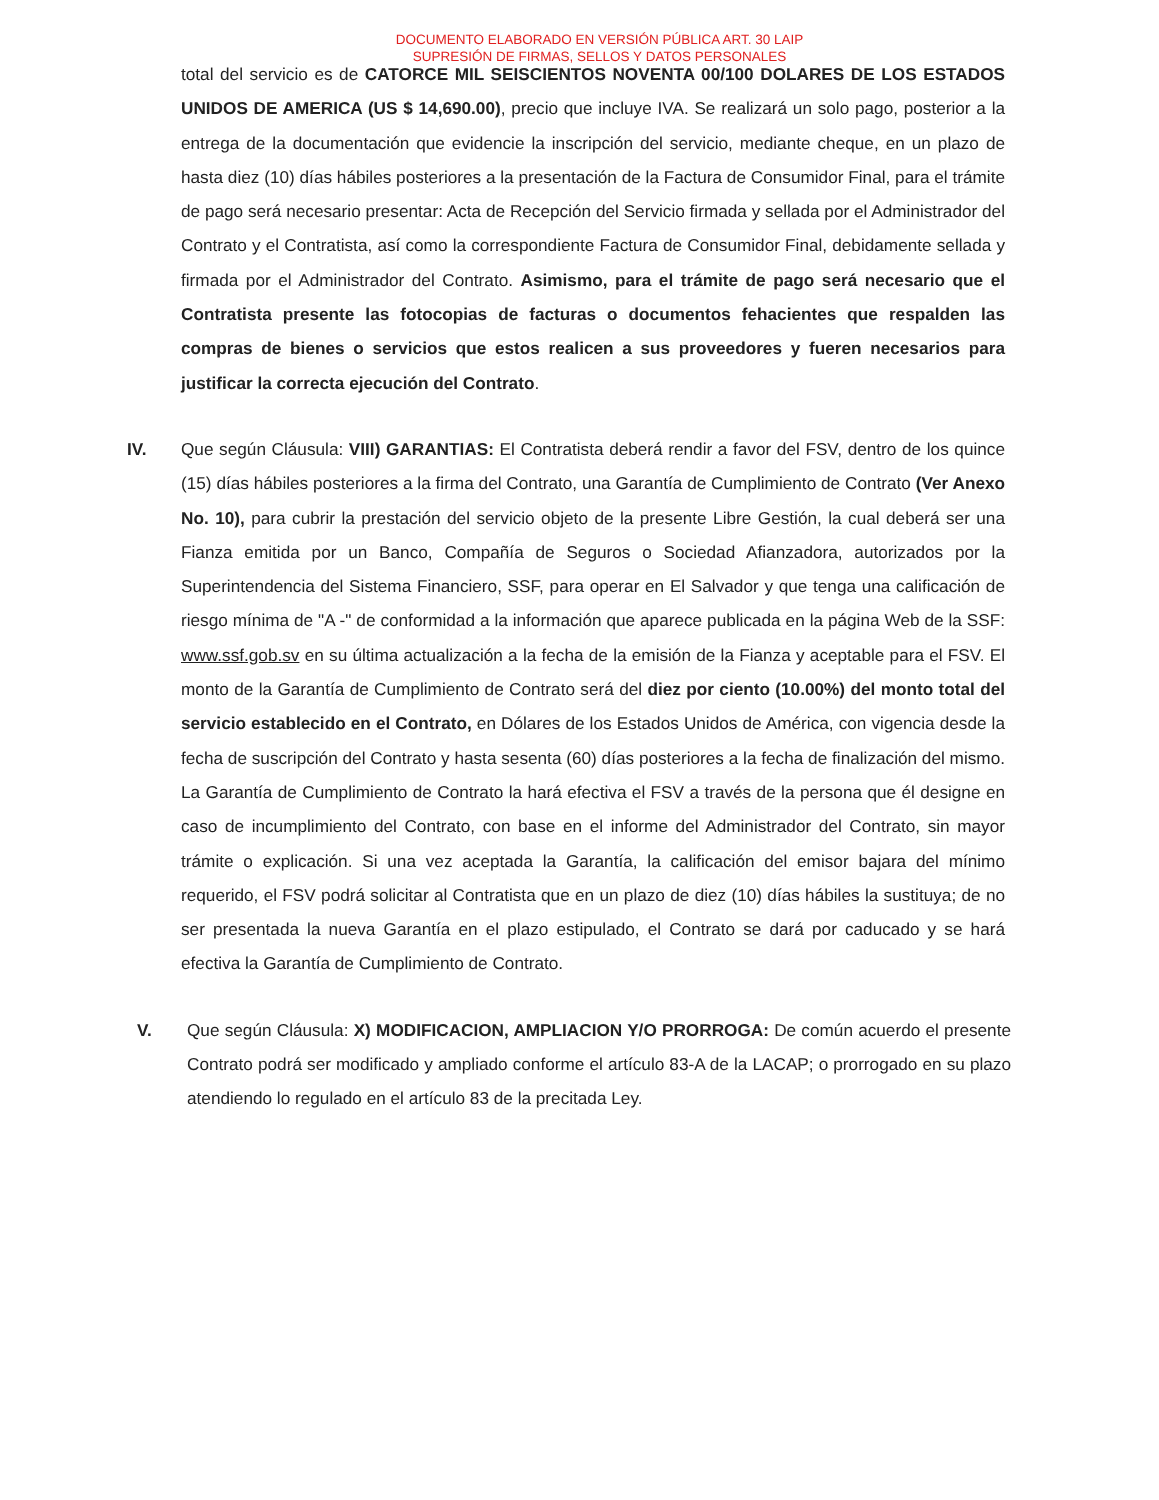DOCUMENTO ELABORADO EN VERSIÓN PÚBLICA ART. 30 LAIP
SUPRESIÓN DE FIRMAS, SELLOS Y DATOS PERSONALES
total del servicio es de CATORCE MIL SEISCIENTOS NOVENTA 00/100 DOLARES DE LOS ESTADOS UNIDOS DE AMERICA (US $ 14,690.00), precio que incluye IVA. Se realizará un solo pago, posterior a la entrega de la documentación que evidencie la inscripción del servicio, mediante cheque, en un plazo de hasta diez (10) días hábiles posteriores a la presentación de la Factura de Consumidor Final, para el trámite de pago será necesario presentar: Acta de Recepción del Servicio firmada y sellada por el Administrador del Contrato y el Contratista, así como la correspondiente Factura de Consumidor Final, debidamente sellada y firmada por el Administrador del Contrato. Asimismo, para el trámite de pago será necesario que el Contratista presente las fotocopias de facturas o documentos fehacientes que respalden las compras de bienes o servicios que estos realicen a sus proveedores y fueren necesarios para justificar la correcta ejecución del Contrato.
IV. Que según Cláusula: VIII) GARANTIAS: El Contratista deberá rendir a favor del FSV, dentro de los quince (15) días hábiles posteriores a la firma del Contrato, una Garantía de Cumplimiento de Contrato (Ver Anexo No. 10), para cubrir la prestación del servicio objeto de la presente Libre Gestión, la cual deberá ser una Fianza emitida por un Banco, Compañía de Seguros o Sociedad Afianzadora, autorizados por la Superintendencia del Sistema Financiero, SSF, para operar en El Salvador y que tenga una calificación de riesgo mínima de "A -" de conformidad a la información que aparece publicada en la página Web de la SSF: www.ssf.gob.sv en su última actualización a la fecha de la emisión de la Fianza y aceptable para el FSV. El monto de la Garantía de Cumplimiento de Contrato será del diez por ciento (10.00%) del monto total del servicio establecido en el Contrato, en Dólares de los Estados Unidos de América, con vigencia desde la fecha de suscripción del Contrato y hasta sesenta (60) días posteriores a la fecha de finalización del mismo. La Garantía de Cumplimiento de Contrato la hará efectiva el FSV a través de la persona que él designe en caso de incumplimiento del Contrato, con base en el informe del Administrador del Contrato, sin mayor trámite o explicación. Si una vez aceptada la Garantía, la calificación del emisor bajara del mínimo requerido, el FSV podrá solicitar al Contratista que en un plazo de diez (10) días hábiles la sustituya; de no ser presentada la nueva Garantía en el plazo estipulado, el Contrato se dará por caducado y se hará efectiva la Garantía de Cumplimiento de Contrato.
V. Que según Cláusula: X) MODIFICACION, AMPLIACION Y/O PRORROGA: De común acuerdo el presente Contrato podrá ser modificado y ampliado conforme el artículo 83-A de la LACAP; o prorrogado en su plazo atendiendo lo regulado en el artículo 83 de la precitada Ley.